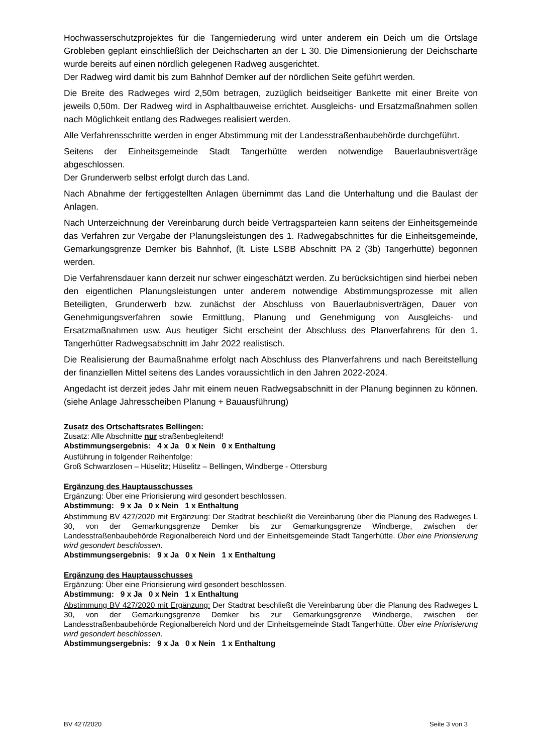Hochwasserschutzprojektes für die Tangerniederung wird unter anderem ein Deich um die Ortslage Grobleben geplant einschließlich der Deichscharten an der L 30. Die Dimensionierung der Deichscharte wurde bereits auf einen nördlich gelegenen Radweg ausgerichtet.
Der Radweg wird damit bis zum Bahnhof Demker auf der nördlichen Seite geführt werden.
Die Breite des Radweges wird 2,50m betragen, zuzüglich beidseitiger Bankette mit einer Breite von jeweils 0,50m. Der Radweg wird in Asphaltbauweise errichtet. Ausgleichs- und Ersatzmaßnahmen sollen nach Möglichkeit entlang des Radweges realisiert werden.
Alle Verfahrensschritte werden in enger Abstimmung mit der Landesstraßenbaubehörde durchgeführt.
Seitens der Einheitsgemeinde Stadt Tangerhütte werden notwendige Bauerlaubnisverträge abgeschlossen.
Der Grunderwerb selbst erfolgt durch das Land.
Nach Abnahme der fertiggestellten Anlagen übernimmt das Land die Unterhaltung und die Baulast der Anlagen.
Nach Unterzeichnung der Vereinbarung durch beide Vertragsparteien kann seitens der Einheitsgemeinde das Verfahren zur Vergabe der Planungsleistungen des 1. Radwegabschnittes für die Einheitsgemeinde, Gemarkungsgrenze Demker bis Bahnhof, (lt. Liste LSBB Abschnitt PA 2 (3b) Tangerhütte) begonnen werden.
Die Verfahrensdauer kann derzeit nur schwer eingeschätzt werden. Zu berücksichtigen sind hierbei neben den eigentlichen Planungsleistungen unter anderem notwendige Abstimmungsprozesse mit allen Beteiligten, Grunderwerb bzw. zunächst der Abschluss von Bauerlaubnisverträgen, Dauer von Genehmigungsverfahren sowie Ermittlung, Planung und Genehmigung von Ausgleichs- und Ersatzmaßnahmen usw. Aus heutiger Sicht erscheint der Abschluss des Planverfahrens für den 1. Tangerhütter Radwegsabschnitt im Jahr 2022 realistisch.
Die Realisierung der Baumaßnahme erfolgt nach Abschluss des Planverfahrens und nach Bereitstellung der finanziellen Mittel seitens des Landes voraussichtlich in den Jahren 2022-2024.
Angedacht ist derzeit jedes Jahr mit einem neuen Radwegsabschnitt in der Planung beginnen zu können. (siehe Anlage Jahresscheiben Planung + Bauausführung)
Zusatz des Ortschaftsrates Bellingen:
Zusatz: Alle Abschnitte nur straßenbegleitend!
Abstimmungsergebnis: 4 x Ja 0 x Nein 0 x Enthaltung
Ausführung in folgender Reihenfolge:
Groß Schwarzlosen – Hüselitz; Hüselitz – Bellingen, Windberge - Ottersburg
Ergänzung des Hauptausschusses
Ergänzung: Über eine Priorisierung wird gesondert beschlossen.
Abstimmung: 9 x Ja 0 x Nein 1 x Enthaltung
Abstimmung BV 427/2020 mit Ergänzung: Der Stadtrat beschließt die Vereinbarung über die Planung des Radweges L 30, von der Gemarkungsgrenze Demker bis zur Gemarkungsgrenze Windberge, zwischen der Landesstraßenbaubehörde Regionalbereich Nord und der Einheitsgemeinde Stadt Tangerhütte. Über eine Priorisierung wird gesondert beschlossen.
Abstimmungsergebnis: 9 x Ja 0 x Nein 1 x Enthaltung
Ergänzung des Hauptausschusses
Ergänzung: Über eine Priorisierung wird gesondert beschlossen.
Abstimmung: 9 x Ja 0 x Nein 1 x Enthaltung
Abstimmung BV 427/2020 mit Ergänzung: Der Stadtrat beschließt die Vereinbarung über die Planung des Radweges L 30, von der Gemarkungsgrenze Demker bis zur Gemarkungsgrenze Windberge, zwischen der Landesstraßenbaubehörde Regionalbereich Nord und der Einheitsgemeinde Stadt Tangerhütte. Über eine Priorisierung wird gesondert beschlossen.
Abstimmungsergebnis: 9 x Ja 0 x Nein 1 x Enthaltung
BV 427/2020 Seite 3 von 3